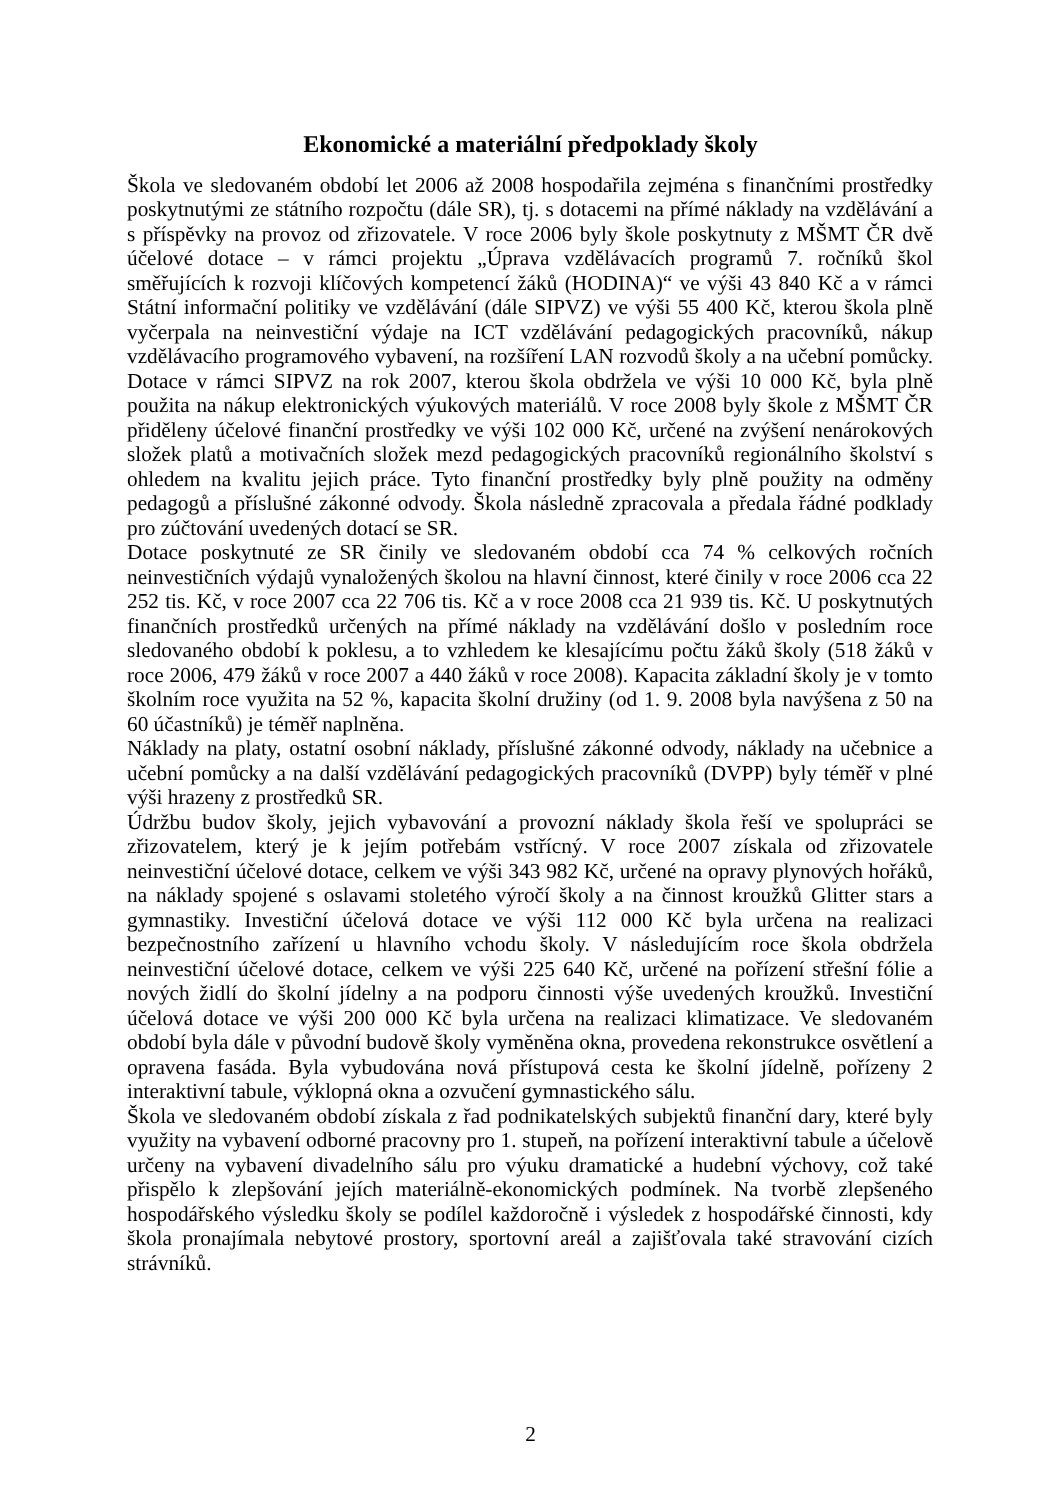Ekonomické a materiální předpoklady školy
Škola ve sledovaném období let 2006 až 2008 hospodařila zejména s finančními prostředky poskytnutými ze státního rozpočtu (dále SR), tj. s dotacemi na přímé náklady na vzdělávání a s příspěvky na provoz od zřizovatele. V roce 2006 byly škole poskytnuty z MŠMT ČR dvě účelové dotace – v rámci projektu „Úprava vzdělávacích programů 7. ročníků škol směřujících k rozvoji klíčových kompetencí žáků (HODINA)“ ve výši 43 840 Kč a v rámci Státní informační politiky ve vzdělávání (dále SIPVZ) ve výši 55 400 Kč, kterou škola plně vyčerpala na neinvestiční výdaje na ICT vzdělávání pedagogických pracovníků, nákup vzdělávacího programového vybavení, na rozšíření LAN rozvodů školy a na učební pomůcky. Dotace v rámci SIPVZ na rok 2007, kterou škola obdržela ve výši 10 000 Kč, byla plně použita na nákup elektronických výukových materiálů. V roce 2008 byly škole z MŠMT ČR přiděleny účelové finanční prostředky ve výši 102 000 Kč, určené na zvýšení nenárokových složek platů a motivačních složek mezd pedagogických pracovníků regionálního školství s ohledem na kvalitu jejich práce. Tyto finanční prostředky byly plně použity na odměny pedagogů a příslušné zákonné odvody. Škola následně zpracovala a předala řádné podklady pro zúčtování uvedených dotací se SR.
Dotace poskytnuté ze SR činily ve sledovaném období cca 74 % celkových ročních neinvestičních výdajů vynaložených školou na hlavní činnost, které činily v roce 2006 cca 22 252 tis. Kč, v roce 2007 cca 22 706 tis. Kč a v roce 2008 cca 21 939 tis. Kč. U poskytnutých finančních prostředků určených na přímé náklady na vzdělávání došlo v posledním roce sledovaného období k poklesu, a to vzhledem ke klesajícímu počtu žáků školy (518 žáků v roce 2006, 479 žáků v roce 2007 a 440 žáků v roce 2008). Kapacita základní školy je v tomto školním roce využita na 52 %, kapacita školní družiny (od 1. 9. 2008 byla navýšena z 50 na 60 účastníků) je téměř naplněna.
Náklady na platy, ostatní osobní náklady, příslušné zákonné odvody, náklady na učebnice a učební pomůcky a na další vzdělávání pedagogických pracovníků (DVPP) byly téměř v plné výši hrazeny z prostředků SR.
Údržbu budov školy, jejich vybavování a provozní náklady škola řeší ve spolupráci se zřizovatelem, který je k jejím potřebám vstřícný. V roce 2007 získala od zřizovatele neinvestiční účelové dotace, celkem ve výši 343 982 Kč, určené na opravy plynových hořáků, na náklady spojené s oslavami stoletého výročí školy a na činnost kroužků Glitter stars a gymnastiky. Investiční účelová dotace ve výši 112 000 Kč byla určena na realizaci bezpečnostního zařízení u hlavního vchodu školy. V následujícím roce škola obdržela neinvestiční účelové dotace, celkem ve výši 225 640 Kč, určené na pořízení střešní fólie a nových židlí do školní jídelny a na podporu činnosti výše uvedených kroužků. Investiční účelová dotace ve výši 200 000 Kč byla určena na realizaci klimatizace. Ve sledovaném období byla dále v původní budově školy vyměněna okna, provedena rekonstrukce osvětlení a opravena fasáda. Byla vybudována nová přístupová cesta ke školní jídelně, pořízeny 2 interaktivní tabule, výklopná okna a ozvučení gymnastického sálu.
Škola ve sledovaném období získala z řad podnikatelských subjektů finanční dary, které byly využity na vybavení odborné pracovny pro 1. stupeň, na pořízení interaktivní tabule a účelově určeny na vybavení divadelního sálu pro výuku dramatické a hudební výchovy, což také přispělo k zlepšování jejích materiálně-ekonomických podmínek. Na tvorbě zlepšeného hospodářského výsledku školy se podílel každoročně i výsledek z hospodářské činnosti, kdy škola pronajímala nebytové prostory, sportovní areál a zajišťovala také stravování cizích strávníků.
2